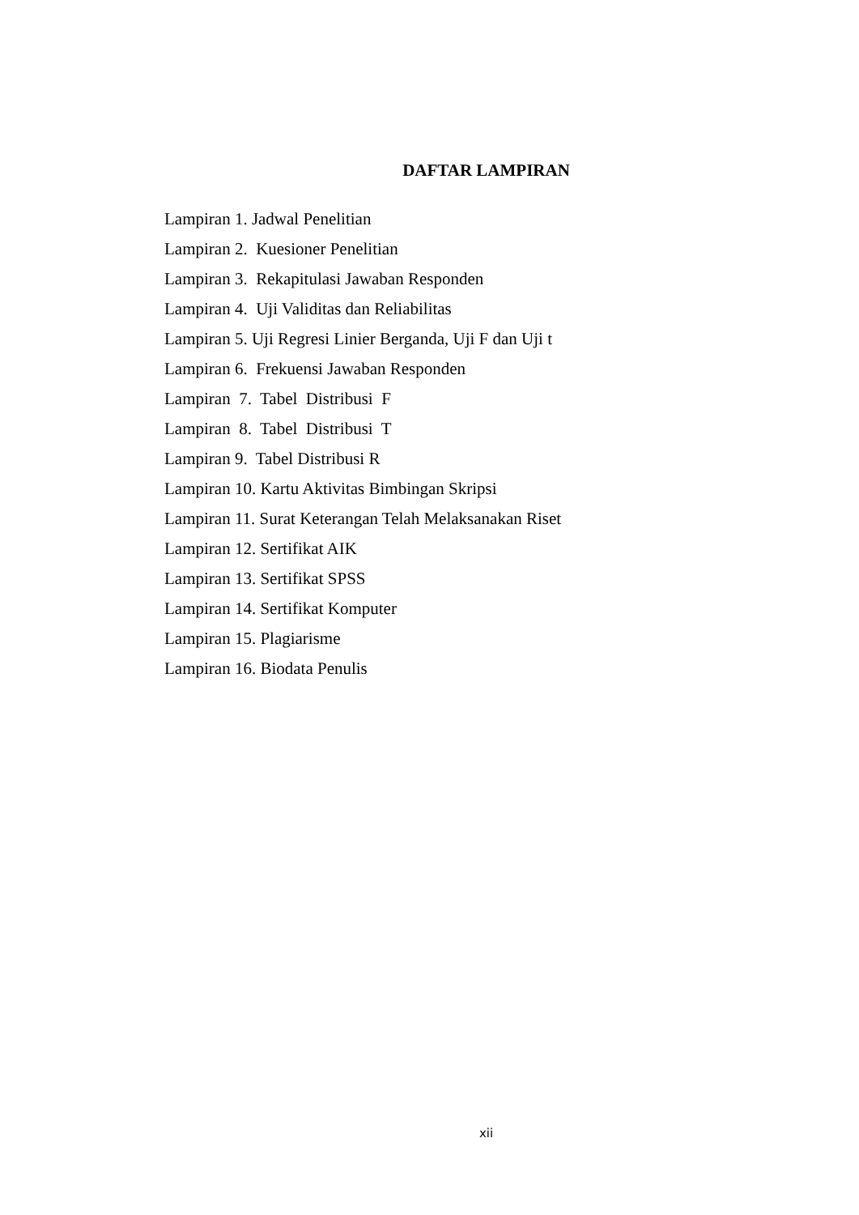DAFTAR LAMPIRAN
Lampiran 1. Jadwal Penelitian
Lampiran 2. Kuesioner Penelitian
Lampiran 3. Rekapitulasi Jawaban Responden
Lampiran 4. Uji Validitas dan Reliabilitas
Lampiran 5. Uji Regresi Linier Berganda, Uji F dan Uji t
Lampiran 6. Frekuensi Jawaban Responden
Lampiran 7. Tabel Distribusi F
Lampiran 8. Tabel Distribusi T
Lampiran 9. Tabel Distribusi R
Lampiran 10. Kartu Aktivitas Bimbingan Skripsi
Lampiran 11. Surat Keterangan Telah Melaksanakan Riset
Lampiran 12. Sertifikat AIK
Lampiran 13. Sertifikat SPSS
Lampiran 14. Sertifikat Komputer
Lampiran 15. Plagiarisme
Lampiran 16. Biodata Penulis
xii